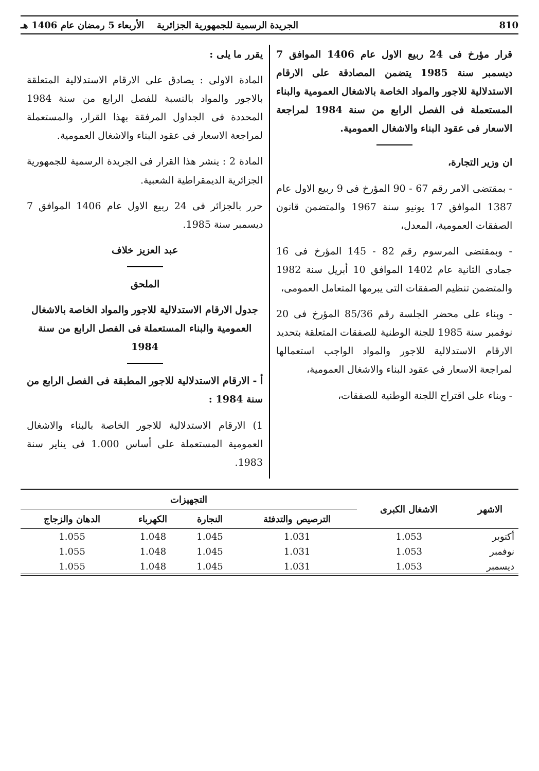810 الجريدة الرسمية للجمهورية الجزائرية الأربعاء 5 رمضان عام 1406 هـ
قرار مؤرخ فى 24 ربيع الاول عام 1406 الموافق 7 ديسمبر سنة 1985 يتضمن المصادقة على الارقام الاستدلالية للاجور والمواد الخاصة بالاشغال العمومية والبناء المستعملة فى الفصل الرابع من سنة 1984 لمراجعة الاسعار فى عقود البناء والاشغال العمومية.
ان وزير التجارة،
- بمقتضى الامر رقم 67 - 90 المؤرخ فى 9 ربيع الاول عام 1387 الموافق 17 يونيو سنة 1967 والمتضمن قانون الصفقات العمومية، المعدل،
- وبمقتضى المرسوم رقم 82 - 145 المؤرخ فى 16 جمادى الثانية عام 1402 الموافق 10 أبريل سنة 1982 والمتضمن تنظيم الصفقات التى يبرمها المتعامل العمومى،
- وبناء على محضر الجلسة رقم 85/36 المؤرخ فى 20 نوفمبر سنة 1985 للجنة الوطنية للصفقات المتعلقة بتحديد الارقام الاستدلالية للاجور والمواد الواجب استعمالها لمراجعة الاسعار في عقود البناء والاشغال العمومية،
- وبناء على اقتراح اللجنة الوطنية للصفقات،
يقرر ما يلى :
المادة الاولى : يصادق على الارقام الاستدلالية المتعلقة بالاجور والمواد بالنسبة للفصل الرابع من سنة 1984 المحددة فى الجداول المرفقة بهذا القرار، والمستعملة لمراجعة الاسعار فى عقود البناء والاشغال العمومية.
المادة 2 : ينشر هذا القرار فى الجريدة الرسمية للجمهورية الجزائرية الديمقراطية الشعبية.
حرر بالجزائر فى 24 ربيع الاول عام 1406 الموافق 7 ديسمبر سنة 1985.
عبد العزيز خلاف
الملحق
جدول الارقام الاستدلالية للاجور والمواد الخاصة بالاشغال العمومية والبناء المستعملة فى الفصل الرابع من سنة 1984
أ - الارقام الاستدلالية للاجور المطبقة فى الفصل الرابع من سنة 1984 :
1) الارقام الاستدلالية للاجور الخاصة بالبناء والاشغال العمومية المستعملة على أساس 1.000 فى يناير سنة 1983.
| الاشهر | الاشغال الكبرى | التجهيزات | | | |
| --- | --- | --- | --- | --- | --- |
| | | الترصيص والتدفئة | النجارة | الكهرباء | الدهان والزجاج |
| أكتوبر | 1.053 | 1.031 | 1.045 | 1.048 | 1.055 |
| نوفمبر | 1.053 | 1.031 | 1.045 | 1.048 | 1.055 |
| ديسمبر | 1.053 | 1.031 | 1.045 | 1.048 | 1.055 |